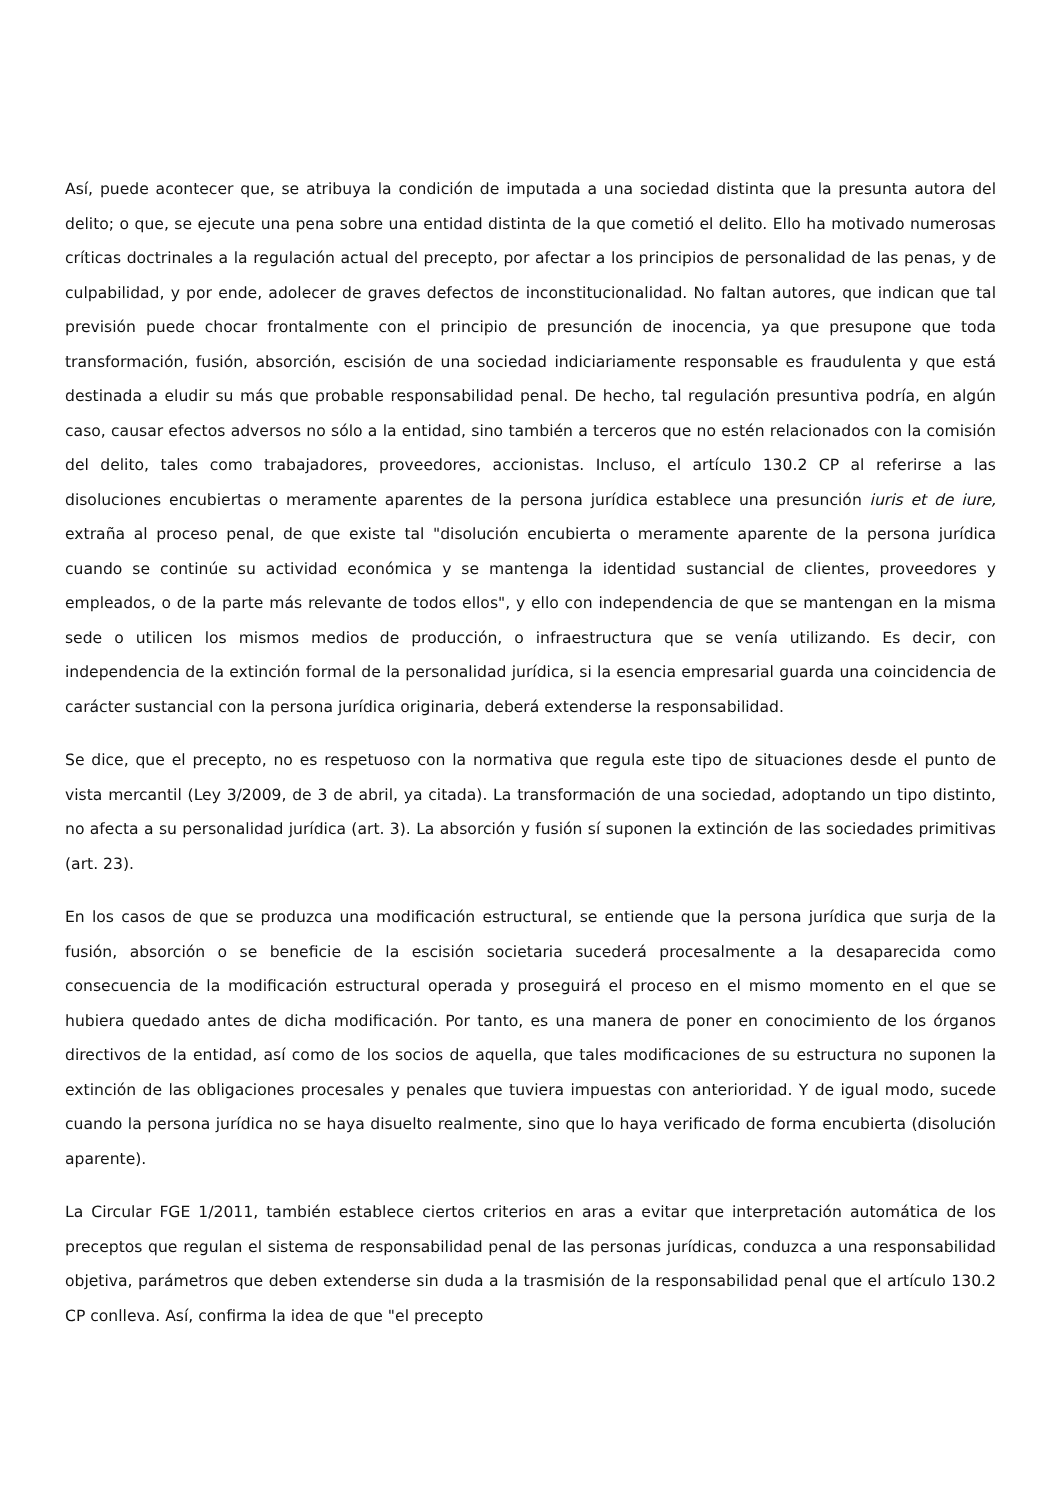Así, puede acontecer que, se atribuya la condición de imputada a una sociedad distinta que la presunta autora del delito; o que, se ejecute una pena sobre una entidad distinta de la que cometió el delito. Ello ha motivado numerosas críticas doctrinales a la regulación actual del precepto, por afectar a los principios de personalidad de las penas, y de culpabilidad, y por ende, adolecer de graves defectos de inconstitucionalidad. No faltan autores, que indican que tal previsión puede chocar frontalmente con el principio de presunción de inocencia, ya que presupone que toda transformación, fusión, absorción, escisión de una sociedad indiciariamente responsable es fraudulenta y que está destinada a eludir su más que probable responsabilidad penal. De hecho, tal regulación presuntiva podría, en algún caso, causar efectos adversos no sólo a la entidad, sino también a terceros que no estén relacionados con la comisión del delito, tales como trabajadores, proveedores, accionistas. Incluso, el artículo 130.2 CP al referirse a las disoluciones encubiertas o meramente aparentes de la persona jurídica establece una presunción iuris et de iure, extraña al proceso penal, de que existe tal "disolución encubierta o meramente aparente de la persona jurídica cuando se continúe su actividad económica y se mantenga la identidad sustancial de clientes, proveedores y empleados, o de la parte más relevante de todos ellos", y ello con independencia de que se mantengan en la misma sede o utilicen los mismos medios de producción, o infraestructura que se venía utilizando. Es decir, con independencia de la extinción formal de la personalidad jurídica, si la esencia empresarial guarda una coincidencia de carácter sustancial con la persona jurídica originaria, deberá extenderse la responsabilidad.
Se dice, que el precepto, no es respetuoso con la normativa que regula este tipo de situaciones desde el punto de vista mercantil (Ley 3/2009, de 3 de abril, ya citada). La transformación de una sociedad, adoptando un tipo distinto, no afecta a su personalidad jurídica (art. 3). La absorción y fusión sí suponen la extinción de las sociedades primitivas (art. 23).
En los casos de que se produzca una modificación estructural, se entiende que la persona jurídica que surja de la fusión, absorción o se beneficie de la escisión societaria sucederá procesalmente a la desaparecida como consecuencia de la modificación estructural operada y proseguirá el proceso en el mismo momento en el que se hubiera quedado antes de dicha modificación. Por tanto, es una manera de poner en conocimiento de los órganos directivos de la entidad, así como de los socios de aquella, que tales modificaciones de su estructura no suponen la extinción de las obligaciones procesales y penales que tuviera impuestas con anterioridad. Y de igual modo, sucede cuando la persona jurídica no se haya disuelto realmente, sino que lo haya verificado de forma encubierta (disolución aparente).
La Circular FGE 1/2011, también establece ciertos criterios en aras a evitar que interpretación automática de los preceptos que regulan el sistema de responsabilidad penal de las personas jurídicas, conduzca a una responsabilidad objetiva, parámetros que deben extenderse sin duda a la trasmisión de la responsabilidad penal que el artículo 130.2 CP conlleva. Así, confirma la idea de que "el precepto